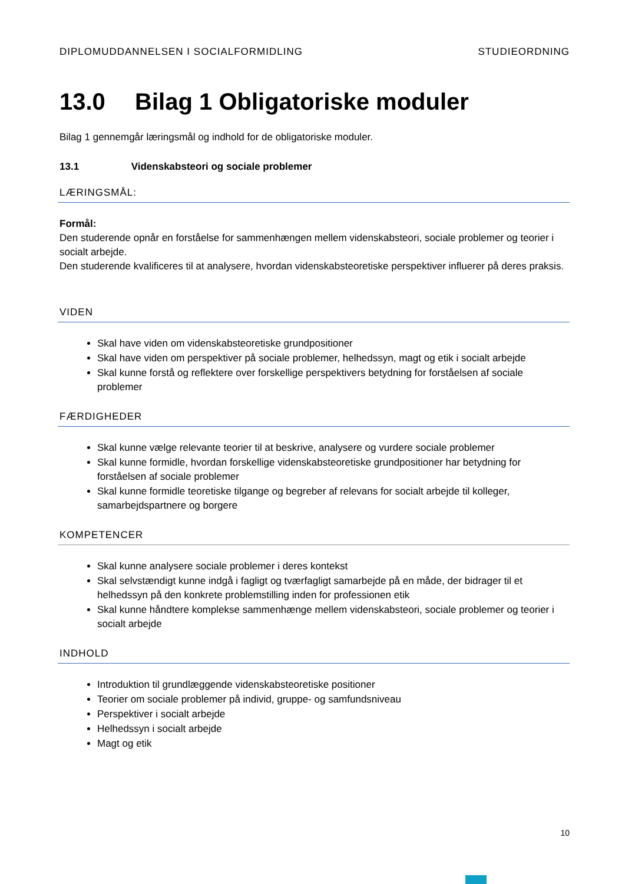DIPLOMUDDANNELSEN I SOCIALFORMIDLING STUDIEORDNING
13.0 Bilag 1 Obligatoriske moduler
Bilag 1 gennemgår læringsmål og indhold for de obligatoriske moduler.
13.1 Videnskabsteori og sociale problemer
LÆRINGSMÅL:
Formål:
Den studerende opnår en forståelse for sammenhængen mellem videnskabsteori, sociale problemer og teorier i socialt arbejde.
Den studerende kvalificeres til at analysere, hvordan videnskabsteoretiske perspektiver influerer på deres praksis.
VIDEN
Skal have viden om videnskabsteoretiske grundpositioner
Skal have viden om perspektiver på sociale problemer, helhedssyn, magt og etik i socialt arbejde
Skal kunne forstå og reflektere over forskellige perspektivers betydning for forståelsen af sociale problemer
FÆRDIGHEDER
Skal kunne vælge relevante teorier til at beskrive, analysere og vurdere sociale problemer
Skal kunne formidle, hvordan forskellige videnskabsteoretiske grundpositioner har betydning for forståelsen af sociale problemer
Skal kunne formidle teoretiske tilgange og begreber af relevans for socialt arbejde til kolleger, samarbejdspartnere og borgere
KOMPETENCER
Skal kunne analysere sociale problemer i deres kontekst
Skal selvstændigt kunne indgå i fagligt og tværfagligt samarbejde på en måde, der bidrager til et helhedssyn på den konkrete problemstilling inden for professionen etik
Skal kunne håndtere komplekse sammenhænge mellem videnskabsteori, sociale problemer og teorier i socialt arbejde
INDHOLD
Introduktion til grundlæggende videnskabsteoretiske positioner
Teorier om sociale problemer på individ, gruppe- og samfundsniveau
Perspektiver i socialt arbejde
Helhedssyn i socialt arbejde
Magt og etik
10